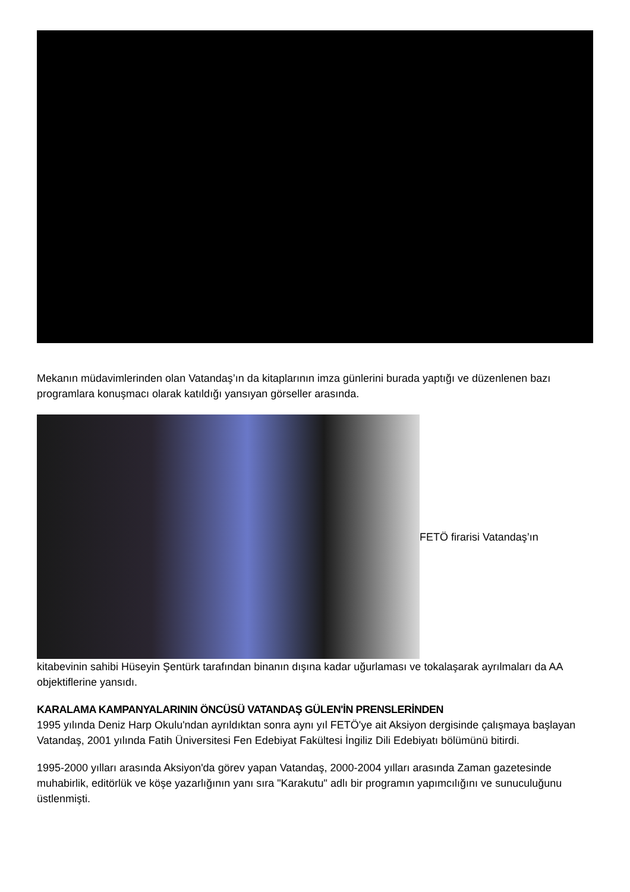Mekanın müdavimlerinden olan Vatandaş’ın da kitaplarının imza günlerini burada yaptığı ve düzenlenen bazı programlara konuşmacı olarak katıldığı yansıyan görseller arasında.
FETÖ firarisi Vatandaş’ın
kitabevinin sahibi Hüseyin Şentürk tarafından binanın dışına kadar uğurlaması ve tokalaşarak ayrılmaları da AA objektiflerine yansıdı.
KARALAMA KAMPANYALARININ ÖNCÜSÜ VATANDAŞ GÜLEN'İN PRENSLERİNDEN
1995 yılında Deniz Harp Okulu'ndan ayrıldıktan sonra aynı yıl FETÖ'ye ait Aksiyon dergisinde çalışmaya başlayan Vatandaş, 2001 yılında Fatih Üniversitesi Fen Edebiyat Fakültesi İngiliz Dili Edebiyatı bölümünü bitirdi.
1995-2000 yılları arasında Aksiyon'da görev yapan Vatandaş, 2000-2004 yılları arasında Zaman gazetesinde muhabirlik, editörlük ve köşe yazarlığının yanı sıra "Karakutu" adlı bir programın yapımcılığını ve sunuculuğunu üstlenmişti.